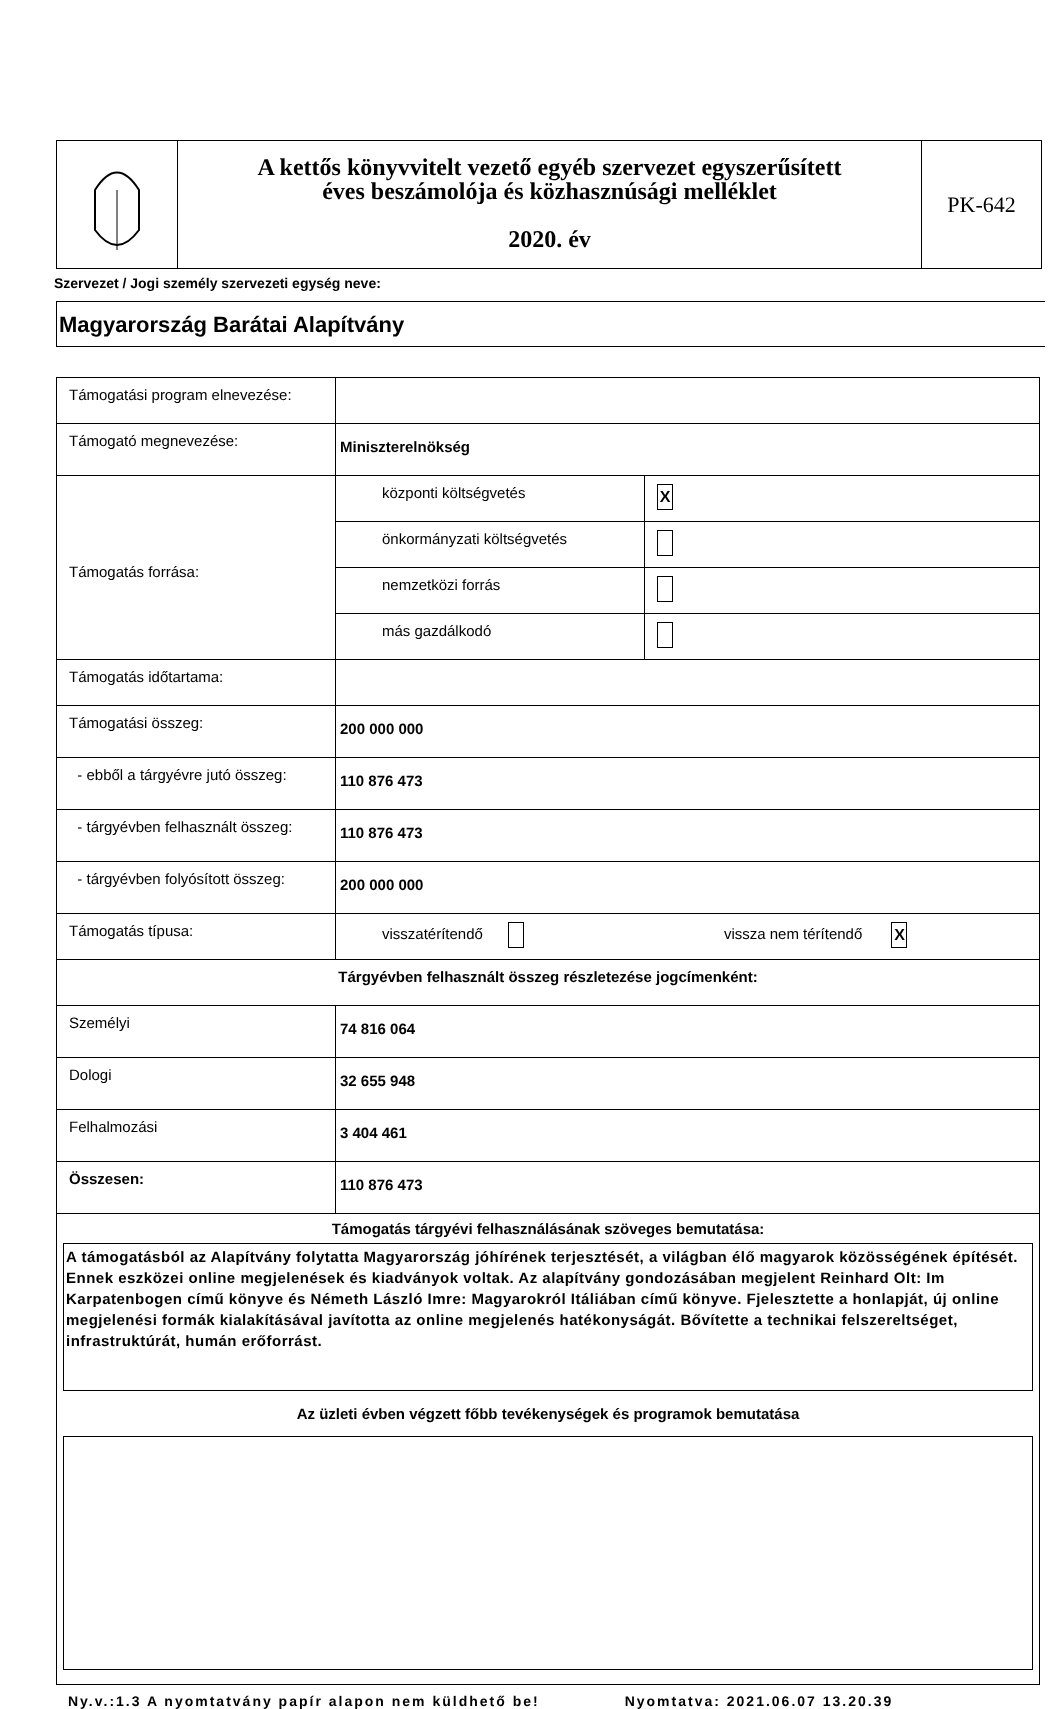A kettős könyvvitelt vezető egyéb szervezet egyszerűsített
éves beszámolója és közhasznúsági melléklet
2020. év
PK-642
Szervezet / Jogi személy szervezeti egység neve:
Magyarország Barátai Alapítvány
| Támogatási program elnevezése: | | |
| Támogató megnevezése: | Miniszterelnökség | |
| Támogatás forrása: | központi költségvetés | X |
| | önkormányzati költségvetés | |
| | nemzetközi forrás | |
| | más gazdálkodó | |
| Támogatás időtartama: | | |
| Támogatási összeg: | 200 000 000 | |
| - ebből a tárgyévre jutó összeg: | 110 876 473 | |
| - tárgyévben felhasznált összeg: | 110 876 473 | |
| - tárgyévben folyósított összeg: | 200 000 000 | |
| Támogatás típusa: | visszatérítendő vissza nem térítendő X | |
| Tárgyévben felhasznált összeg részletezése jogcímenként: | | |
| Személyi | 74 816 064 | |
| Dologi | 32 655 948 | |
| Felhalmozási | 3 404 461 | |
| Összesen: | 110 876 473 | |
| Támogatás tárgyévi felhasználásának szöveges bemutatása: A támogatásból az Alapítvány folytatta Magyarország jóhírének terjesztését, a világban élő magyarok közösségének építését. Ennek eszközei online megjelenések és kiadványok voltak. Az alapítvány gondozásában megjelent Reinhard Olt: Im Karpatenbogen című könyve és Németh László Imre: Magyarokról Itáliában című könyve. Fjelesztette a honlapját, új online megjelenési formák kialakításával javította az online megjelenés hatékonyságát. Bővítette a technikai felszereltséget, infrastruktúrát, humán erőforrást. Az üzleti évben végzett főbb tevékenységek és programok bemutatása | | |
Ny.v.:1.3 A nyomtatvány papír alapon nem küldhető be! Nyomtatva: 2021.06.07 13.20.39